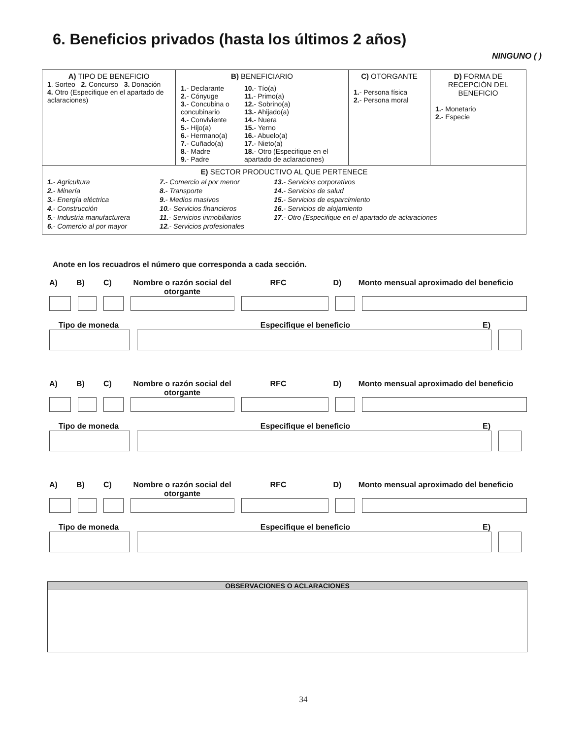6. Beneficios privados (hasta los últimos 2 años)
NINGUNO ( )
| A) TIPO DE BENEFICIO 1 . Sorteo 2. Concurso 3. Donación 4. Otro (Especifique en el apartado de aclaraciones) | B) BENEFICIARIO 1. - Declarante 2. - Cónyuge 3. - Concubina o concubinario 4. - Conviviente 5. - Hijo(a) 6. - Hermano(a) 7. - Cuñado(a) 8. - Madre 9. - Padre 10. - Tío(a) 11. - Primo(a) 12. - Sobrino(a) 13. - Ahijado(a) 14. - Nuera 15. - Yerno 16. - Abuelo(a) 17. - Nieto(a) 18. - Otro (Especifique en el apartado de aclaraciones) | C) OTORGANTE 1. - Persona física 2. - Persona moral | D) FORMA DE RECEPCIÓN DEL BENEFICIO 1. - Monetario 2. - Especie |
| E) SECTOR PRODUCTIVO AL QUE PERTENECE 1. - Agricultura 2. - Minería 3. - Energía eléctrica 4. - Construcción 5. - Industria manufacturera 6. - Comercio al por mayor 7. - Comercio al por menor 8. - Transporte 9. - Medios masivos 10. - Servicios financieros 11. - Servicios inmobiliarios 12. - Servicios profesionales 13. - Servicios corporativos 14. - Servicios de salud 15. - Servicios de esparcimiento 16. - Servicios de alojamiento 17. - Otro (Especifique en el apartado de aclaraciones | | | |
Anote en los recuadros el número que corresponda a cada sección.
A) B) C) Nombre o razón social del otorgante RFC D) Monto mensual aproximado del beneficio
Tipo de moneda Especifique el beneficio E)
A) B) C) Nombre o razón social del otorgante RFC D) Monto mensual aproximado del beneficio
Tipo de moneda Especifique el beneficio E)
A) B) C) Nombre o razón social del otorgante RFC D) Monto mensual aproximado del beneficio
Tipo de moneda Especifique el beneficio E)
OBSERVACIONES O ACLARACIONES
34